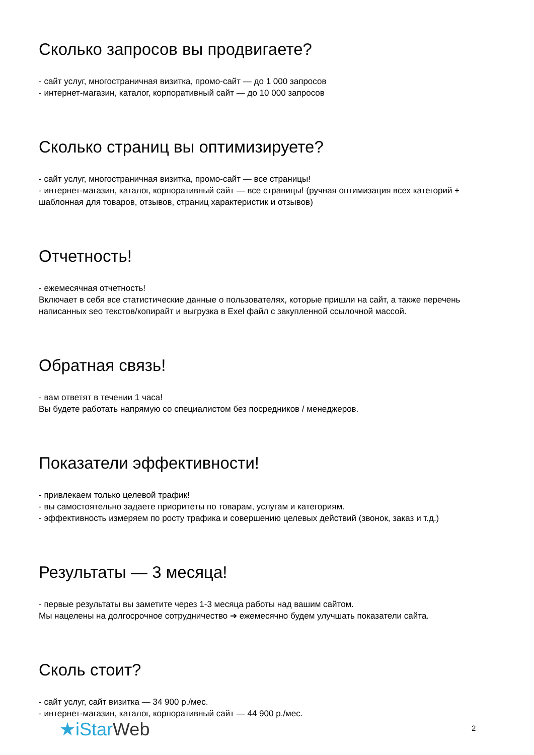Сколько запросов вы продвигаете?
- сайт услуг, многостраничная визитка, промо-сайт — до 1 000 запросов
- интернет-магазин, каталог, корпоративный сайт — до 10 000 запросов
Сколько страниц вы оптимизируете?
- сайт услуг, многостраничная визитка, промо-сайт — все страницы!
- интернет-магазин, каталог, корпоративный сайт — все страницы! (ручная оптимизация всех категорий + шаблонная для товаров, отзывов, страниц характеристик и отзывов)
Отчетность!
- ежемесячная отчетность!
Включает в себя все статистические данные о пользователях, которые пришли на сайт, а также перечень написанных seo текстов/копирайт и выгрузка в Exel файл с закупленной ссылочной массой.
Обратная связь!
- вам ответят в течении 1 часа!
Вы будете работать напрямую со специалистом без посредников / менеджеров.
Показатели эффективности!
- привлекаем только целевой трафик!
- вы самостоятельно задаете приоритеты по товарам, услугам и категориям.
- эффективность измеряем по росту трафика и совершению целевых действий (звонок, заказ и т.д.)
Результаты — 3 месяца!
- первые результаты вы заметите через 1-3 месяца работы над вашим сайтом.
Мы нацелены на долгосрочное сотрудничество ➔ ежемесячно будем улучшать показатели сайта.
Сколь стоит?
- сайт услуг, сайт визитка — 34 900 р./мес.
- интернет-магазин, каталог, корпоративный сайт — 44 900 р./мес.
★iStar Web 2